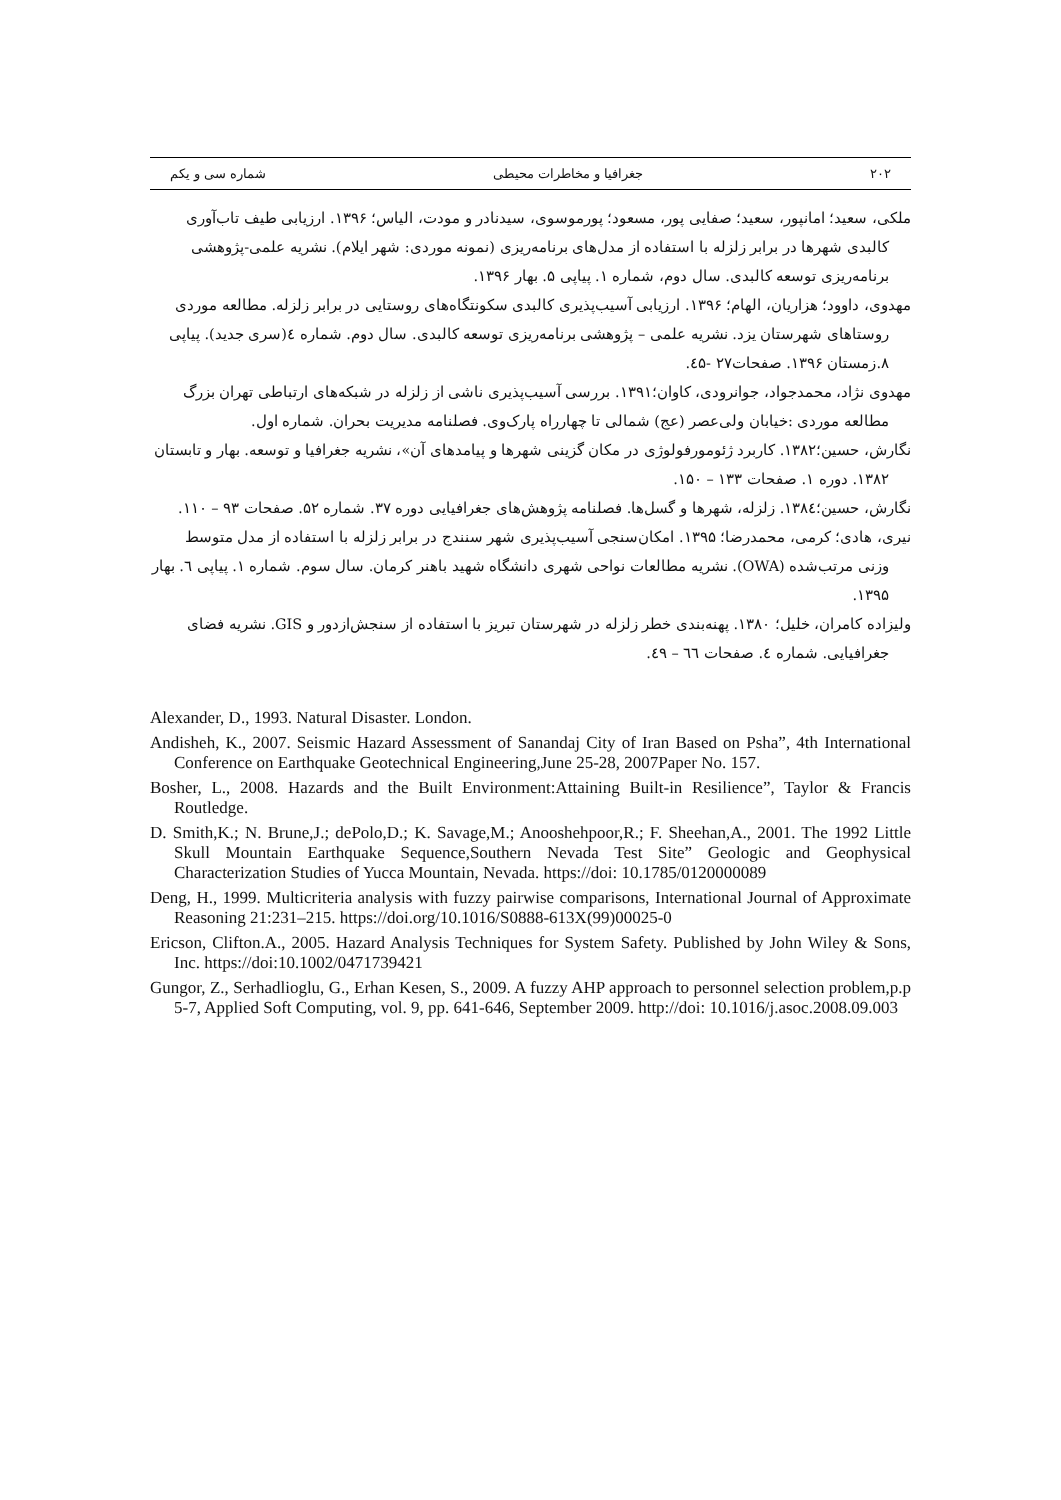۲۰۲ جغرافیا و مخاطرات محیطی شماره سی و یکم
ملکی، سعید؛ امانپور، سعید؛ صفایی پور، مسعود؛ پورموسوی، سیدنادر و مودت، الیاس؛ ۱۳۹۶. ارزیابی طیف تاب‌آوری کالبدی شهرها در برابر زلزله با استفاده از مدل‌های برنامه‌ریزی (نمونه موردی: شهر ایلام). نشریه علمی-پژوهشی برنامه‌ریزی توسعه کالبدی. سال دوم، شماره ۱. پیاپی ۵. بهار ۱۳۹۶.
مهدوی، داوود؛ هزاریان، الهام؛ ۱۳۹۶. ارزیابی آسیب‌پذیری کالبدی سکونتگاه‌های روستایی در برابر زلزله. مطالعه موردی روستاهای شهرستان یزد. نشریه علمی – پژوهشی برنامه‌ریزی توسعه کالبدی. سال دوم. شماره ٤(سری جدید). پیاپی ۸.زمستان ۱۳۹۶. صفحات۲۷ -٤۵.
مهدوی نژاد، محمدجواد، جوانرودی، کاوان؛۱۳۹۱. بررسی آسیب‌پذیری ناشی از زلزله در شبکه‌های ارتباطی تهران بزرگ مطالعه موردی :خیابان ولی‌عصر (عج) شمالی تا چهارراه پارک‌وی. فصلنامه مدیریت بحران. شماره اول.
نگارش، حسین؛۱۳۸۲. کاربرد ژئومورفولوژی در مکان گزینی شهرها و پیامدهای آن»، نشریه جغرافیا و توسعه. بهار و تابستان ۱۳۸۲. دوره ۱. صفحات ۱۳۳ – ۱۵۰.
نگارش، حسین؛۱۳۸٤. زلزله، شهرها و گسل‌ها. فصلنامه پژوهش‌های جغرافیایی دوره ۳۷. شماره ۵۲. صفحات ۹۳ – ۱۱۰.
نیری، هادی؛ کرمی، محمدرضا؛ ۱۳۹۵. امکان‌سنجی آسیب‌پذیری شهر سنندج در برابر زلزله با استفاده از مدل متوسط وزنی مرتب‌شده (OWA). نشریه مطالعات نواحی شهری دانشگاه شهید باهنر کرمان. سال سوم. شماره ۱. پیاپی ٦. بهار ۱۳۹۵.
ولیزاده کامران، خلیل؛ ۱۳۸۰. پهنه‌بندی خطر زلزله در شهرستان تبریز با استفاده از سنجش‌ازدور و GIS. نشریه فضای جغرافیایی. شماره ٤. صفحات ٦٦ – ٤۹.
Alexander, D., 1993. Natural Disaster. London.
Andisheh, K., 2007. Seismic Hazard Assessment of Sanandaj City of Iran Based on Psha”, 4th International Conference on Earthquake Geotechnical Engineering,June 25-28, 2007Paper No. 157.
Bosher, L., 2008. Hazards and the Built Environment:Attaining Built-in Resilience”, Taylor & Francis Routledge.
D. Smith,K.; N. Brune,J.; dePolo,D.; K. Savage,M.; Anooshehpoor,R.; F. Sheehan,A., 2001. The 1992 Little Skull Mountain Earthquake Sequence,Southern Nevada Test Site” Geologic and Geophysical Characterization Studies of Yucca Mountain, Nevada. https://doi: 10.1785/0120000089
Deng, H., 1999. Multicriteria analysis with fuzzy pairwise comparisons, International Journal of Approximate Reasoning 21:231–215. https://doi.org/10.1016/S0888-613X(99)00025-0
Ericson, Clifton.A., 2005. Hazard Analysis Techniques for System Safety. Published by John Wiley & Sons, Inc. https://doi:10.1002/0471739421
Gungor, Z., Serhadlioglu, G., Erhan Kesen, S., 2009. A fuzzy AHP approach to personnel selection problem,p.p 5-7, Applied Soft Computing, vol. 9, pp. 641-646, September 2009. http://doi: 10.1016/j.asoc.2008.09.003